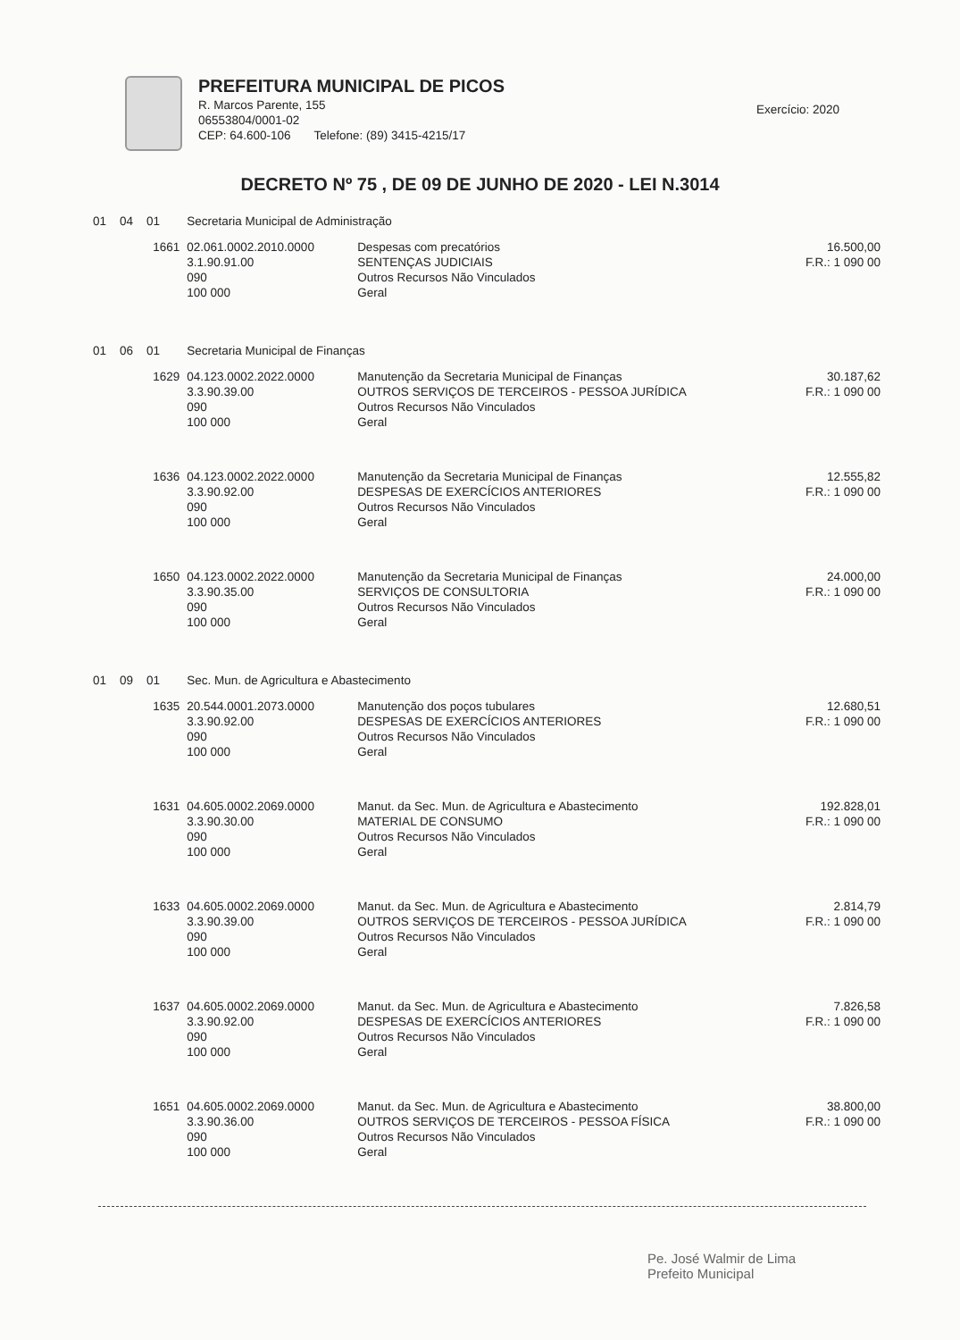PREFEITURA MUNICIPAL DE PICOS
R. Marcos Parente, 155
06553804/0001-02
CEP: 64.600-106 Telefone: (89) 3415-4215/17
Exercício: 2020
DECRETO Nº 75 , DE 09 DE JUNHO DE 2020 - LEI N.3014
| 01 04 01 | Secretaria Municipal de Administração | | |
| 1661 | 02.061.0002.2010.0000 3.1.90.91.00 090 100 000 | Despesas com precatórios SENTENÇAS JUDICIAIS Outros Recursos Não Vinculados Geral | 16.500,00 F.R.: 1 090 00 |
| 01 06 01 | Secretaria Municipal de Finanças | | |
| 1629 | 04.123.0002.2022.0000 3.3.90.39.00 090 100 000 | Manutenção da Secretaria Municipal de Finanças OUTROS SERVIÇOS DE TERCEIROS - PESSOA JURÍDICA Outros Recursos Não Vinculados Geral | 30.187,62 F.R.: 1 090 00 |
| 1636 | 04.123.0002.2022.0000 3.3.90.92.00 090 100 000 | Manutenção da Secretaria Municipal de Finanças DESPESAS DE EXERCÍCIOS ANTERIORES Outros Recursos Não Vinculados Geral | 12.555,82 F.R.: 1 090 00 |
| 1650 | 04.123.0002.2022.0000 3.3.90.35.00 090 100 000 | Manutenção da Secretaria Municipal de Finanças SERVIÇOS DE CONSULTORIA Outros Recursos Não Vinculados Geral | 24.000,00 F.R.: 1 090 00 |
| 01 09 01 | Sec. Mun. de Agricultura e Abastecimento | | |
| 1635 | 20.544.0001.2073.0000 3.3.90.92.00 090 100 000 | Manutenção dos poços tubulares DESPESAS DE EXERCÍCIOS ANTERIORES Outros Recursos Não Vinculados Geral | 12.680,51 F.R.: 1 090 00 |
| 1631 | 04.605.0002.2069.0000 3.3.90.30.00 090 100 000 | Manut. da Sec. Mun. de Agricultura e Abastecimento MATERIAL DE CONSUMO Outros Recursos Não Vinculados Geral | 192.828,01 F.R.: 1 090 00 |
| 1633 | 04.605.0002.2069.0000 3.3.90.39.00 090 100 000 | Manut. da Sec. Mun. de Agricultura e Abastecimento OUTROS SERVIÇOS DE TERCEIROS - PESSOA JURÍDICA Outros Recursos Não Vinculados Geral | 2.814,79 F.R.: 1 090 00 |
| 1637 | 04.605.0002.2069.0000 3.3.90.92.00 090 100 000 | Manut. da Sec. Mun. de Agricultura e Abastecimento DESPESAS DE EXERCÍCIOS ANTERIORES Outros Recursos Não Vinculados Geral | 7.826,58 F.R.: 1 090 00 |
| 1651 | 04.605.0002.2069.0000 3.3.90.36.00 090 100 000 | Manut. da Sec. Mun. de Agricultura e Abastecimento OUTROS SERVIÇOS DE TERCEIROS - PESSOA FÍSICA Outros Recursos Não Vinculados Geral | 38.800,00 F.R.: 1 090 00 |
Pe. José Walmir de Lima
Prefeito Municipal